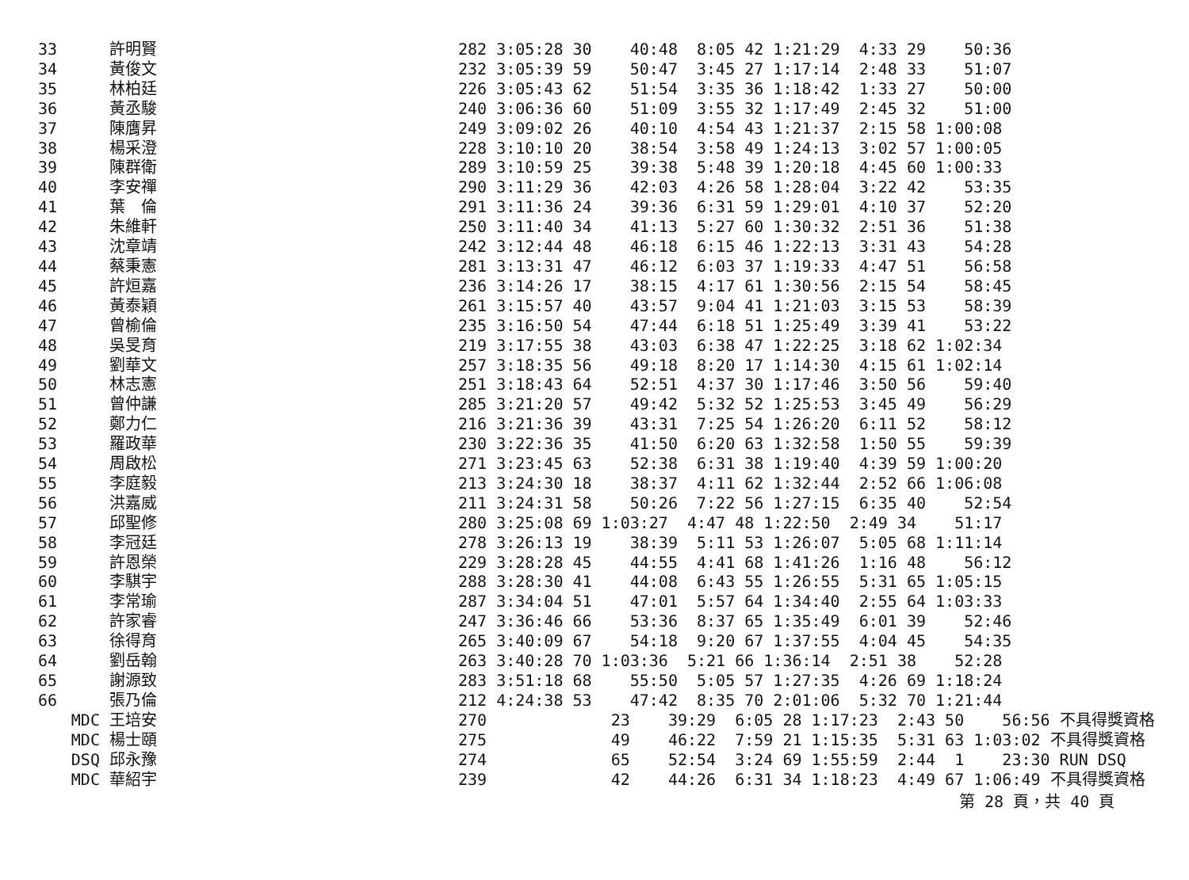| 33 | 許明賢 | 282 3:05:28 30 40:48 8:05 42 1:21:29 4:33 29 50:36 |
| 34 | 黃俊文 | 232 3:05:39 59 50:47 3:45 27 1:17:14 2:48 33 51:07 |
| 35 | 林柏廷 | 226 3:05:43 62 51:54 3:35 36 1:18:42 1:33 27 50:00 |
| 36 | 黃丞駿 | 240 3:06:36 60 51:09 3:55 32 1:17:49 2:45 32 51:00 |
| 37 | 陳膺昇 | 249 3:09:02 26 40:10 4:54 43 1:21:37 2:15 58 1:00:08 |
| 38 | 楊采澄 | 228 3:10:10 20 38:54 3:58 49 1:24:13 3:02 57 1:00:05 |
| 39 | 陳群衛 | 289 3:10:59 25 39:38 5:48 39 1:20:18 4:45 60 1:00:33 |
| 40 | 李安禪 | 290 3:11:29 36 42:03 4:26 58 1:28:04 3:22 42 53:35 |
| 41 | 葉 倫 | 291 3:11:36 24 39:36 6:31 59 1:29:01 4:10 37 52:20 |
| 42 | 朱維軒 | 250 3:11:40 34 41:13 5:27 60 1:30:32 2:51 36 51:38 |
| 43 | 沈章靖 | 242 3:12:44 48 46:18 6:15 46 1:22:13 3:31 43 54:28 |
| 44 | 蔡秉憲 | 281 3:13:31 47 46:12 6:03 37 1:19:33 4:47 51 56:58 |
| 45 | 許烜嘉 | 236 3:14:26 17 38:15 4:17 61 1:30:56 2:15 54 58:45 |
| 46 | 黃泰穎 | 261 3:15:57 40 43:57 9:04 41 1:21:03 3:15 53 58:39 |
| 47 | 曾榆倫 | 235 3:16:50 54 47:44 6:18 51 1:25:49 3:39 41 53:22 |
| 48 | 吳旻育 | 219 3:17:55 38 43:03 6:38 47 1:22:25 3:18 62 1:02:34 |
| 49 | 劉華文 | 257 3:18:35 56 49:18 8:20 17 1:14:30 4:15 61 1:02:14 |
| 50 | 林志憲 | 251 3:18:43 64 52:51 4:37 30 1:17:46 3:50 56 59:40 |
| 51 | 曾仲謙 | 285 3:21:20 57 49:42 5:32 52 1:25:53 3:45 49 56:29 |
| 52 | 鄭力仁 | 216 3:21:36 39 43:31 7:25 54 1:26:20 6:11 52 58:12 |
| 53 | 羅政華 | 230 3:22:36 35 41:50 6:20 63 1:32:58 1:50 55 59:39 |
| 54 | 周啟松 | 271 3:23:45 63 52:38 6:31 38 1:19:40 4:39 59 1:00:20 |
| 55 | 李庭毅 | 213 3:24:30 18 38:37 4:11 62 1:32:44 2:52 66 1:06:08 |
| 56 | 洪嘉威 | 211 3:24:31 58 50:26 7:22 56 1:27:15 6:35 40 52:54 |
| 57 | 邱聖修 | 280 3:25:08 69 1:03:27 4:47 48 1:22:50 2:49 34 51:17 |
| 58 | 李冠廷 | 278 3:26:13 19 38:39 5:11 53 1:26:07 5:05 68 1:11:14 |
| 59 | 許恩榮 | 229 3:28:28 45 44:55 4:41 68 1:41:26 1:16 48 56:12 |
| 60 | 李騏宇 | 288 3:28:30 41 44:08 6:43 55 1:26:55 5:31 65 1:05:15 |
| 61 | 李常瑜 | 287 3:34:04 51 47:01 5:57 64 1:34:40 2:55 64 1:03:33 |
| 62 | 許家睿 | 247 3:36:46 66 53:36 8:37 65 1:35:49 6:01 39 52:46 |
| 63 | 徐得育 | 265 3:40:09 67 54:18 9:20 67 1:37:55 4:04 45 54:35 |
| 64 | 劉岳翰 | 263 3:40:28 70 1:03:36 5:21 66 1:36:14 2:51 38 52:28 |
| 65 | 謝源致 | 283 3:51:18 68 55:50 5:05 57 1:27:35 4:26 69 1:18:24 |
| 66 | 張乃倫 | 212 4:24:38 53 47:42 8:35 70 2:01:06 5:32 70 1:21:44 |
| MDC | 王培安 | 270 23 39:29 6:05 28 1:17:23 2:43 50 56:56 不具得獎資格 |
| MDC | 楊士頤 | 275 49 46:22 7:59 21 1:15:35 5:31 63 1:03:02 不具得獎資格 |
| DSQ | 邱永豫 | 274 65 52:54 3:24 69 1:55:59 2:44 1 23:30 RUN DSQ |
| MDC | 華紹宇 | 239 42 44:26 6:31 34 1:18:23 4:49 67 1:06:49 不具得獎資格 |
第 28 頁，共 40 頁